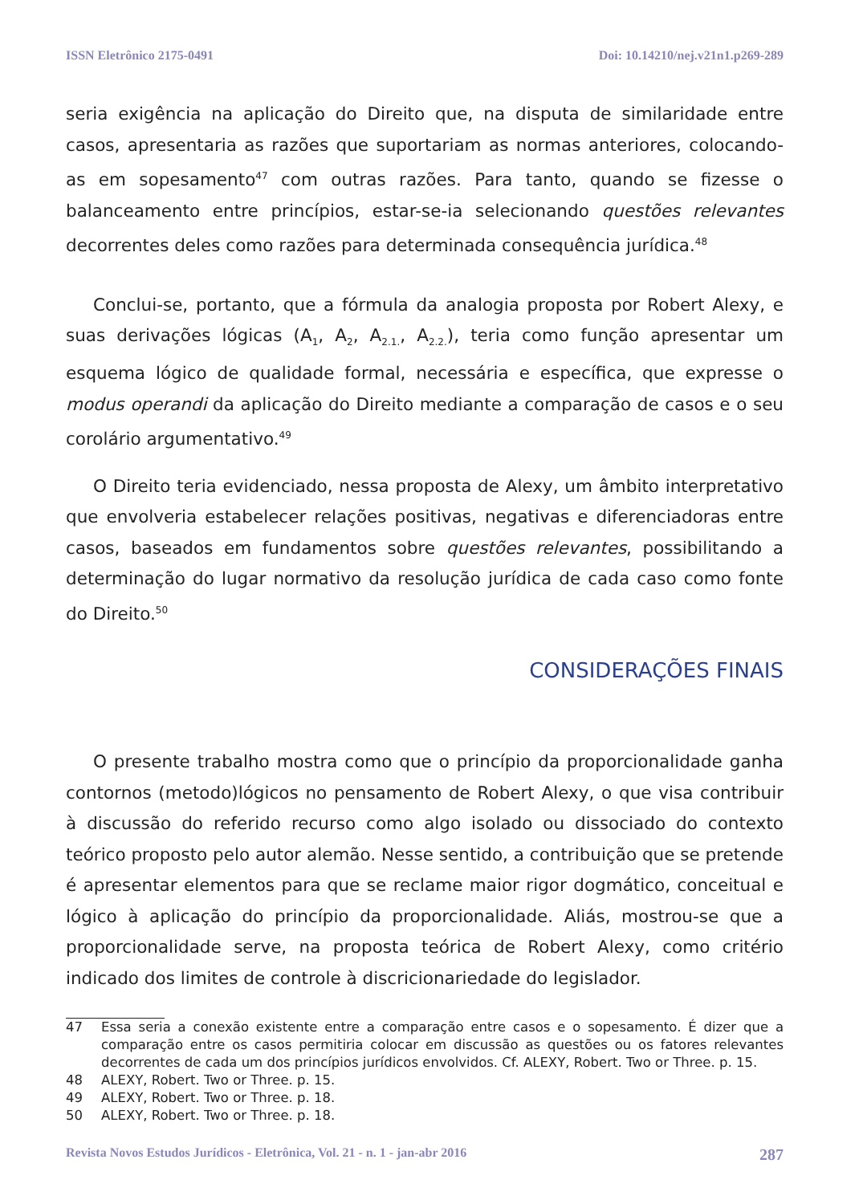ISSN Eletrônico 2175-0491 Doi: 10.14210/nej.v21n1.p269-289
seria exigência na aplicação do Direito que, na disputa de similaridade entre casos, apresentaria as razões que suportariam as normas anteriores, colocando-as em sopesamento<sup>47</sup> com outras razões. Para tanto, quando se fizesse o balanceamento entre princípios, estar-se-ia selecionando questões relevantes decorrentes deles como razões para determinada consequência jurídica.<sup>48</sup>
Conclui-se, portanto, que a fórmula da analogia proposta por Robert Alexy, e suas derivações lógicas (A<sub>1</sub>, A<sub>2</sub>, A<sub>2.1.</sub>, A<sub>2.2.</sub>), teria como função apresentar um esquema lógico de qualidade formal, necessária e específica, que expresse o modus operandi da aplicação do Direito mediante a comparação de casos e o seu corolário argumentativo.<sup>49</sup>
O Direito teria evidenciado, nessa proposta de Alexy, um âmbito interpretativo que envolveria estabelecer relações positivas, negativas e diferenciadoras entre casos, baseados em fundamentos sobre questões relevantes, possibilitando a determinação do lugar normativo da resolução jurídica de cada caso como fonte do Direito.<sup>50</sup>
CONSIDERAÇÕES FINAIS
O presente trabalho mostra como que o princípio da proporcionalidade ganha contornos (metodo)lógicos no pensamento de Robert Alexy, o que visa contribuir à discussão do referido recurso como algo isolado ou dissociado do contexto teórico proposto pelo autor alemão. Nesse sentido, a contribuição que se pretende é apresentar elementos para que se reclame maior rigor dogmático, conceitual e lógico à aplicação do princípio da proporcionalidade. Aliás, mostrou-se que a proporcionalidade serve, na proposta teórica de Robert Alexy, como critério indicado dos limites de controle à discricionariedade do legislador.
47 Essa seria a conexão existente entre a comparação entre casos e o sopesamento. É dizer que a comparação entre os casos permitiria colocar em discussão as questões ou os fatores relevantes decorrentes de cada um dos princípios jurídicos envolvidos. Cf. ALEXY, Robert. Two or Three. p. 15.
48 ALEXY, Robert. Two or Three. p. 15.
49 ALEXY, Robert. Two or Three. p. 18.
50 ALEXY, Robert. Two or Three. p. 18.
Revista Novos Estudos Jurídicos - Eletrônica, Vol. 21 - n. 1 - jan-abr 2016 287